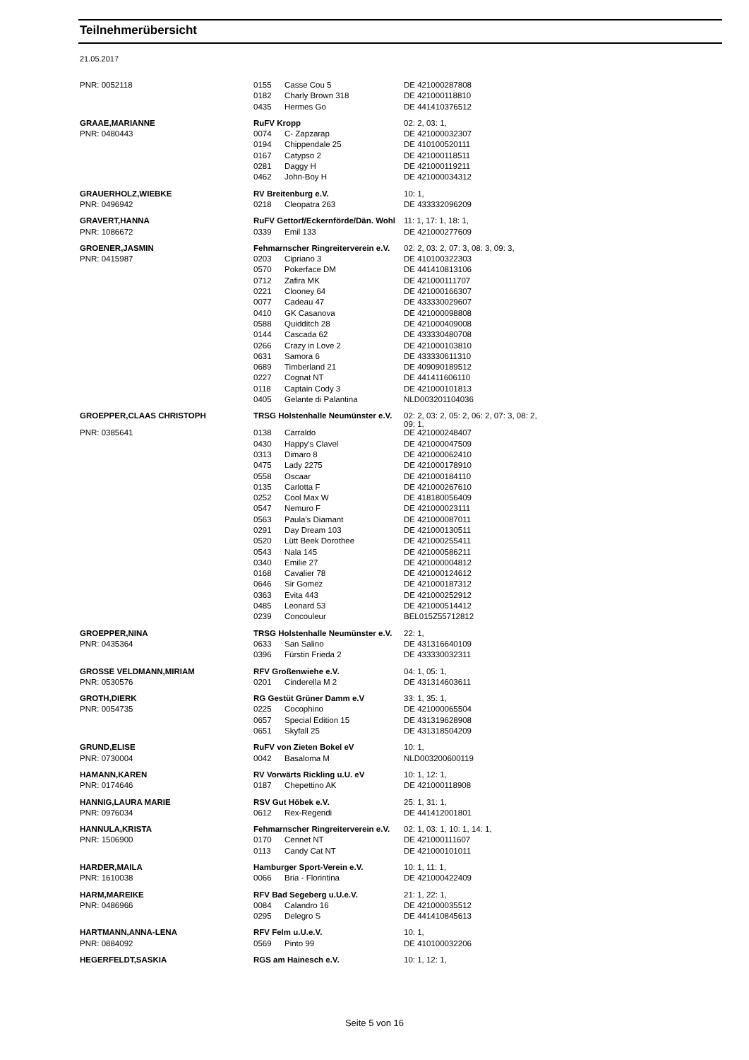Teilnehmerübersicht
21.05.2017
| PNR: 0052118 | 0155 | Casse Cou 5 | DE 421000287808 |
| | 0182 | Charly Brown 318 | DE 421000118810 |
| | 0435 | Hermes Go | DE 441410376512 |
| GRAAE,MARIANNE | RuFV Kropp | | 02: 2, 03: 1, |
| PNR: 0480443 | 0074 | C- Zapzarap | DE 421000032307 |
| | 0194 | Chippendale 25 | DE 410100520111 |
| | 0167 | Catypso 2 | DE 421000118511 |
| | 0281 | Daggy H | DE 421000119211 |
| | 0462 | John-Boy H | DE 421000034312 |
| GRAUERHOLZ,WIEBKE | RV Breitenburg e.V. | | 10: 1, |
| PNR: 0496942 | 0218 | Cleopatra 263 | DE 433332096209 |
| GRAVERT,HANNA | RuFV Gettorf/Eckernförde/Dän. Wohl | | 11: 1, 17: 1, 18: 1, |
| PNR: 1086672 | 0339 | Emil 133 | DE 421000277609 |
| GROENER,JASMIN | Fehmarnscher Ringreiterverein e.V. | | 02: 2, 03: 2, 07: 3, 08: 3, 09: 3, |
| PNR: 0415987 | 0203 | Cipriano 3 | DE 410100322303 |
| | 0570 | Pokerface DM | DE 441410813106 |
| | 0712 | Zafira MK | DE 421000111707 |
| | 0221 | Clooney 64 | DE 421000166307 |
| | 0077 | Cadeau 47 | DE 433330029607 |
| | 0410 | GK Casanova | DE 421000098808 |
| | 0588 | Quidditch 28 | DE 421000409008 |
| | 0144 | Cascada 62 | DE 433330480708 |
| | 0266 | Crazy in Love 2 | DE 421000103810 |
| | 0631 | Samora 6 | DE 433330611310 |
| | 0689 | Timberland 21 | DE 409090189512 |
| | 0227 | Cognat NT | DE 441411606110 |
| | 0118 | Captain Cody 3 | DE 421000101813 |
| | 0405 | Gelante di Palantina | NLD003201104036 |
| GROEPPER,CLAAS CHRISTOPH | TRSG Holstenhalle Neumünster e.V. | | 02: 2, 03: 2, 05: 2, 06: 2, 07: 3, 08: 2, 09: 1, |
| PNR: 0385641 | 0138 | Carraldo | DE 421000248407 |
| | 0430 | Happy's Clavel | DE 421000047509 |
| | 0313 | Dimaro 8 | DE 421000062410 |
| | 0475 | Lady 2275 | DE 421000178910 |
| | 0558 | Oscaar | DE 421000184110 |
| | 0135 | Carlotta F | DE 421000267610 |
| | 0252 | Cool Max W | DE 418180056409 |
| | 0547 | Nemuro F | DE 421000023111 |
| | 0563 | Paula's Diamant | DE 421000087011 |
| | 0291 | Day Dream 103 | DE 421000130511 |
| | 0520 | Lütt Beek Dorothee | DE 421000255411 |
| | 0543 | Nala 145 | DE 421000586211 |
| | 0340 | Emilie 27 | DE 421000004812 |
| | 0168 | Cavalier 78 | DE 421000124612 |
| | 0646 | Sir Gomez | DE 421000187312 |
| | 0363 | Evita 443 | DE 421000252912 |
| | 0485 | Leonard 53 | DE 421000514412 |
| | 0239 | Concouleur | BEL015Z55712812 |
| GROEPPER,NINA | TRSG Holstenhalle Neumünster e.V. | | 22: 1, |
| PNR: 0435364 | 0633 | San Salino | DE 431316640109 |
| | 0396 | Fürstin Frieda 2 | DE 433330032311 |
| GROSSE VELDMANN,MIRIAM | RFV Großenwiehe e.V. | | 04: 1, 05: 1, |
| PNR: 0530576 | 0201 | Cinderella M 2 | DE 431314603611 |
| GROTH,DIERK | RG Gestüt Grüner Damm e.V | | 33: 1, 35: 1, |
| PNR: 0054735 | 0225 | Cocophino | DE 421000065504 |
| | 0657 | Special Edition 15 | DE 431319628908 |
| | 0651 | Skyfall 25 | DE 431318504209 |
| GRUND,ELISE | RuFV von Zieten Bokel eV | | 10: 1, |
| PNR: 0730004 | 0042 | Basaloma M | NLD003200600119 |
| HAMANN,KAREN | RV Vorwärts Rickling u.U. eV | | 10: 1, 12: 1, |
| PNR: 0174646 | 0187 | Chepettino AK | DE 421000118908 |
| HANNIG,LAURA MARIE | RSV Gut Höbek e.V. | | 25: 1, 31: 1, |
| PNR: 0976034 | 0612 | Rex-Regendi | DE 441412001801 |
| HANNULA,KRISTA | Fehmarnscher Ringreiterverein e.V. | | 02: 1, 03: 1, 10: 1, 14: 1, |
| PNR: 1506900 | 0170 | Cennet NT | DE 421000111607 |
| | 0113 | Candy Cat NT | DE 421000101011 |
| HARDER,MAILA | Hamburger Sport-Verein e.V. | | 10: 1, 11: 1, |
| PNR: 1610038 | 0066 | Bria - Florintina | DE 421000422409 |
| HARM,MAREIKE | RFV Bad Segeberg u.U.e.V. | | 21: 1, 22: 1, |
| PNR: 0486966 | 0084 | Calandro 16 | DE 421000035512 |
| | 0295 | Delegro S | DE 441410845613 |
| HARTMANN,ANNA-LENA | RFV Felm u.U.e.V. | | 10: 1, |
| PNR: 0884092 | 0569 | Pinto 99 | DE 410100032206 |
| HEGERFELDT,SASKIA | RGS am Hainesch e.V. | | 10: 1, 12: 1, |
Seite 5 von 16